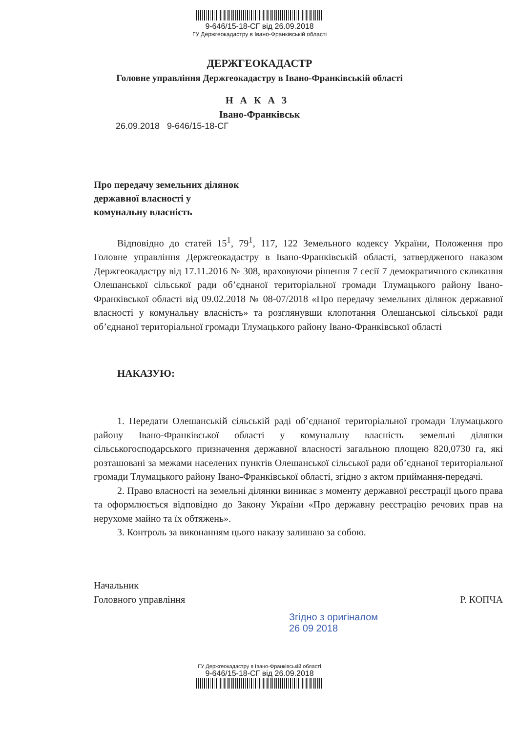9-646/15-18-СГ від 26.09.2018
ГУ Держгеокадастру в Івано-Франківській області
ДЕРЖГЕОКАДАСТР
Головне управління Держгеокадастру в Івано-Франківській області
НАКАЗ
Івано-Франківськ
26.09.2018 9-646/15-18-СГ
Про передачу земельних ділянок
державної власності у
комунальну власність
Відповідно до статей 15<sup>1</sup>, 79<sup>1</sup>, 117, 122 Земельного кодексу України, Положення про Головне управління Держгеокадастру в Івано-Франківській області, затвердженого наказом Держгеокадастру від 17.11.2016 № 308, враховуючи рішення 7 сесії 7 демократичного скликання Олешанської сільської ради об’єднаної територіальної громади Тлумацького району Івано-Франківської області від 09.02.2018 № 08-07/2018 «Про передачу земельних ділянок державної власності у комунальну власність» та розглянувши клопотання Олешанської сільської ради об’єднаної територіальної громади Тлумацького району Івано-Франківської області
НАКАЗУЮ:
1. Передати Олешанській сільській раді об’єднаної територіальної громади Тлумацького району Івано-Франківської області у комунальну власність земельні ділянки сільськогосподарського призначення державної власності загальною площею 820,0730 га, які розташовані за межами населених пунктів Олешанської сільської ради об’єднаної територіальної громади Тлумацького району Івано-Франківської області, згідно з актом приймання-передачі.
2. Право власності на земельні ділянки виникає з моменту державної реєстрації цього права та оформлюється відповідно до Закону України «Про державну реєстрацію речових прав на нерухоме майно та їх обтяжень».
3. Контроль за виконанням цього наказу залишаю за собою.
Начальник
Головного управління
Р. КОПЧА
Згідно з оригіналом
26 09 2018
ГУ Держгеокадастру в Івано-Франківській області
9-646/15-18-СГ від 26.09.2018